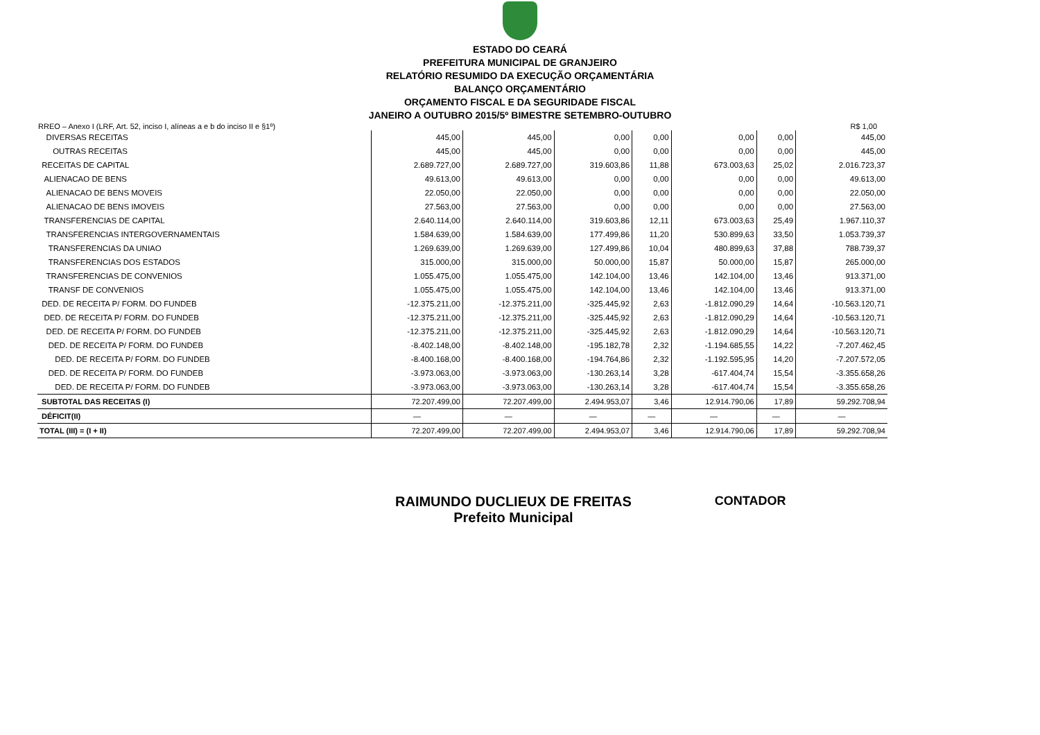ESTADO DO CEARÁ
PREFEITURA MUNICIPAL DE GRANJEIRO
RELATÓRIO RESUMIDO DA EXECUÇÃO ORÇAMENTÁRIA
BALANÇO ORÇAMENTÁRIO
ORÇAMENTO FISCAL E DA SEGURIDADE FISCAL
JANEIRO A OUTUBRO 2015/5º BIMESTRE SETEMBRO-OUTUBRO
RREO – Anexo I (LRF, Art. 52, inciso I, alíneas a e b do inciso II e §1º) R$ 1,00
| DIVERSAS RECEITAS | 445,00 | 445,00 | 0,00 | 0,00 | 0,00 | 0,00 | 445,00 |
| OUTRAS RECEITAS | 445,00 | 445,00 | 0,00 | 0,00 | 0,00 | 0,00 | 445,00 |
| RECEITAS DE CAPITAL | 2.689.727,00 | 2.689.727,00 | 319.603,86 | 11,88 | 673.003,63 | 25,02 | 2.016.723,37 |
| ALIENACAO DE BENS | 49.613,00 | 49.613,00 | 0,00 | 0,00 | 0,00 | 0,00 | 49.613,00 |
| ALIENACAO DE BENS MOVEIS | 22.050,00 | 22.050,00 | 0,00 | 0,00 | 0,00 | 0,00 | 22.050,00 |
| ALIENACAO DE BENS IMOVEIS | 27.563,00 | 27.563,00 | 0,00 | 0,00 | 0,00 | 0,00 | 27.563,00 |
| TRANSFERENCIAS DE CAPITAL | 2.640.114,00 | 2.640.114,00 | 319.603,86 | 12,11 | 673.003,63 | 25,49 | 1.967.110,37 |
| TRANSFERENCIAS INTERGOVERNAMENTAIS | 1.584.639,00 | 1.584.639,00 | 177.499,86 | 11,20 | 530.899,63 | 33,50 | 1.053.739,37 |
| TRANSFERENCIAS DA UNIAO | 1.269.639,00 | 1.269.639,00 | 127.499,86 | 10,04 | 480.899,63 | 37,88 | 788.739,37 |
| TRANSFERENCIAS DOS ESTADOS | 315.000,00 | 315.000,00 | 50.000,00 | 15,87 | 50.000,00 | 15,87 | 265.000,00 |
| TRANSFERENCIAS DE CONVENIOS | 1.055.475,00 | 1.055.475,00 | 142.104,00 | 13,46 | 142.104,00 | 13,46 | 913.371,00 |
| TRANSF DE CONVENIOS | 1.055.475,00 | 1.055.475,00 | 142.104,00 | 13,46 | 142.104,00 | 13,46 | 913.371,00 |
| DED. DE RECEITA P/ FORM. DO FUNDEB | -12.375.211,00 | -12.375.211,00 | -325.445,92 | 2,63 | -1.812.090,29 | 14,64 | -10.563.120,71 |
| DED. DE RECEITA P/ FORM. DO FUNDEB | -12.375.211,00 | -12.375.211,00 | -325.445,92 | 2,63 | -1.812.090,29 | 14,64 | -10.563.120,71 |
| DED. DE RECEITA P/ FORM. DO FUNDEB | -12.375.211,00 | -12.375.211,00 | -325.445,92 | 2,63 | -1.812.090,29 | 14,64 | -10.563.120,71 |
| DED. DE RECEITA P/ FORM. DO FUNDEB | -8.402.148,00 | -8.402.148,00 | -195.182,78 | 2,32 | -1.194.685,55 | 14,22 | -7.207.462,45 |
| DED. DE RECEITA P/ FORM. DO FUNDEB | -8.400.168,00 | -8.400.168,00 | -194.764,86 | 2,32 | -1.192.595,95 | 14,20 | -7.207.572,05 |
| DED. DE RECEITA P/ FORM. DO FUNDEB | -3.973.063,00 | -3.973.063,00 | -130.263,14 | 3,28 | -617.404,74 | 15,54 | -3.355.658,26 |
| DED. DE RECEITA P/ FORM. DO FUNDEB | -3.973.063,00 | -3.973.063,00 | -130.263,14 | 3,28 | -617.404,74 | 15,54 | -3.355.658,26 |
| SUBTOTAL DAS RECEITAS (I) | 72.207.499,00 | 72.207.499,00 | 2.494.953,07 | 3,46 | 12.914.790,06 | 17,89 | 59.292.708,94 |
| DÉFICIT(II) | — | — | — | — | — | — | — |
| TOTAL (III) = (I + II) | 72.207.499,00 | 72.207.499,00 | 2.494.953,07 | 3,46 | 12.914.790,06 | 17,89 | 59.292.708,94 |
RAIMUNDO DUCLIEUX DE FREITAS
Prefeito Municipal
CONTADOR